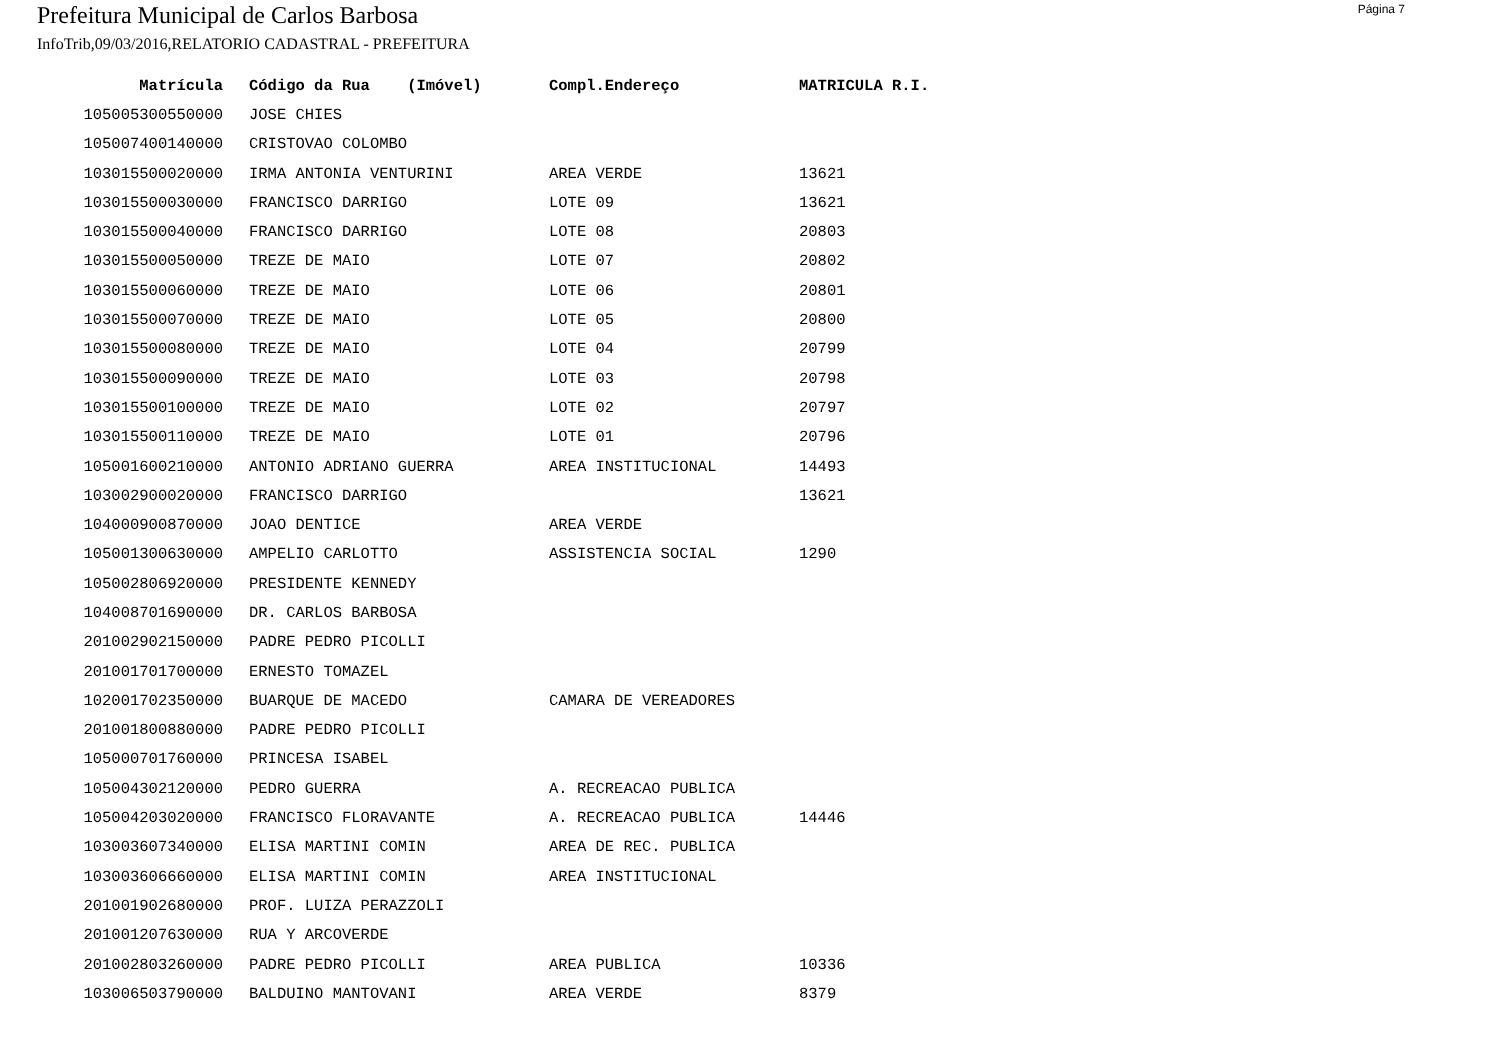Prefeitura Municipal de Carlos Barbosa
Página 7
InfoTrib,09/03/2016,RELATORIO CADASTRAL - PREFEITURA
| Matrícula | Código da Rua (Imóvel) | Compl.Endereço | MATRICULA R.I. |
| --- | --- | --- | --- |
| 105005300550000 | JOSE CHIES | | |
| 105007400140000 | CRISTOVAO COLOMBO | | |
| 103015500020000 | IRMA ANTONIA VENTURINI | AREA VERDE | 13621 |
| 103015500030000 | FRANCISCO DARRIGO | LOTE 09 | 13621 |
| 103015500040000 | FRANCISCO DARRIGO | LOTE 08 | 20803 |
| 103015500050000 | TREZE DE MAIO | LOTE 07 | 20802 |
| 103015500060000 | TREZE DE MAIO | LOTE 06 | 20801 |
| 103015500070000 | TREZE DE MAIO | LOTE 05 | 20800 |
| 103015500080000 | TREZE DE MAIO | LOTE 04 | 20799 |
| 103015500090000 | TREZE DE MAIO | LOTE 03 | 20798 |
| 103015500100000 | TREZE DE MAIO | LOTE 02 | 20797 |
| 103015500110000 | TREZE DE MAIO | LOTE 01 | 20796 |
| 105001600210000 | ANTONIO ADRIANO GUERRA | AREA INSTITUCIONAL | 14493 |
| 103002900020000 | FRANCISCO DARRIGO | | 13621 |
| 104000900870000 | JOAO DENTICE | AREA VERDE | |
| 105001300630000 | AMPELIO CARLOTTO | ASSISTENCIA SOCIAL | 1290 |
| 105002806920000 | PRESIDENTE KENNEDY | | |
| 104008701690000 | DR. CARLOS BARBOSA | | |
| 201002902150000 | PADRE PEDRO PICOLLI | | |
| 201001701700000 | ERNESTO TOMAZEL | | |
| 102001702350000 | BUARQUE DE MACEDO | CAMARA DE VEREADORES | |
| 201001800880000 | PADRE PEDRO PICOLLI | | |
| 105000701760000 | PRINCESA ISABEL | | |
| 105004302120000 | PEDRO GUERRA | A. RECREACAO PUBLICA | |
| 105004203020000 | FRANCISCO FLORAVANTE | A. RECREACAO PUBLICA | 14446 |
| 103003607340000 | ELISA MARTINI COMIN | AREA DE REC. PUBLICA | |
| 103003606660000 | ELISA MARTINI COMIN | AREA INSTITUCIONAL | |
| 201001902680000 | PROF. LUIZA PERAZZOLI | | |
| 201001207630000 | RUA Y ARCOVERDE | | |
| 201002803260000 | PADRE PEDRO PICOLLI | AREA PUBLICA | 10336 |
| 103006503790000 | BALDUINO MANTOVANI | AREA VERDE | 8379 |